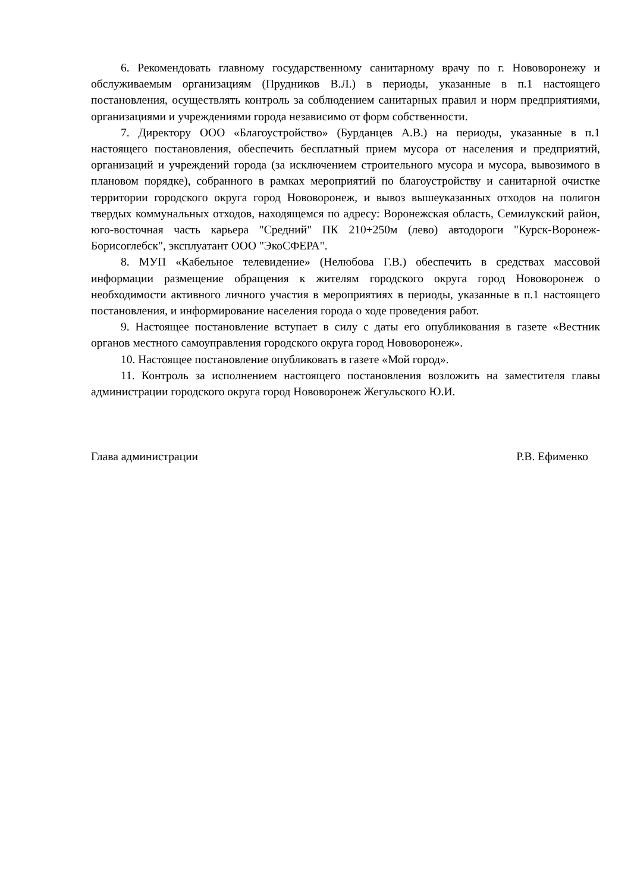6. Рекомендовать главному государственному санитарному врачу по г. Нововоронежу и обслуживаемым организациям (Прудников В.Л.) в периоды, указанные в п.1 настоящего постановления, осуществлять контроль за соблюдением санитарных правил и норм предприятиями, организациями и учреждениями города независимо от форм собственности.
7. Директору ООО «Благоустройство» (Бурданцев А.В.) на периоды, указанные в п.1 настоящего постановления, обеспечить бесплатный прием мусора от населения и предприятий, организаций и учреждений города (за исключением строительного мусора и мусора, вывозимого в плановом порядке), собранного в рамках мероприятий по благоустройству и санитарной очистке территории городского округа город Нововоронеж, и вывоз вышеуказанных отходов на полигон твердых коммунальных отходов, находящемся по адресу: Воронежская область, Семилукский район, юго-восточная часть карьера "Средний" ПК 210+250м (лево) автодороги "Курск-Воронеж-Борисоглебск", эксплуатант ООО "ЭкоСФЕРА".
8. МУП «Кабельное телевидение» (Нелюбова Г.В.) обеспечить в средствах массовой информации размещение обращения к жителям городского округа город Нововоронеж о необходимости активного личного участия в мероприятиях в периоды, указанные в п.1 настоящего постановления, и информирование населения города о ходе проведения работ.
9. Настоящее постановление вступает в силу с даты его опубликования в газете «Вестник органов местного самоуправления городского округа город Нововоронеж».
10. Настоящее постановление опубликовать в газете «Мой город».
11. Контроль за исполнением настоящего постановления возложить на заместителя главы администрации городского округа город Нововоронеж Жегульского Ю.И.
Глава администрации Р.В. Ефименко